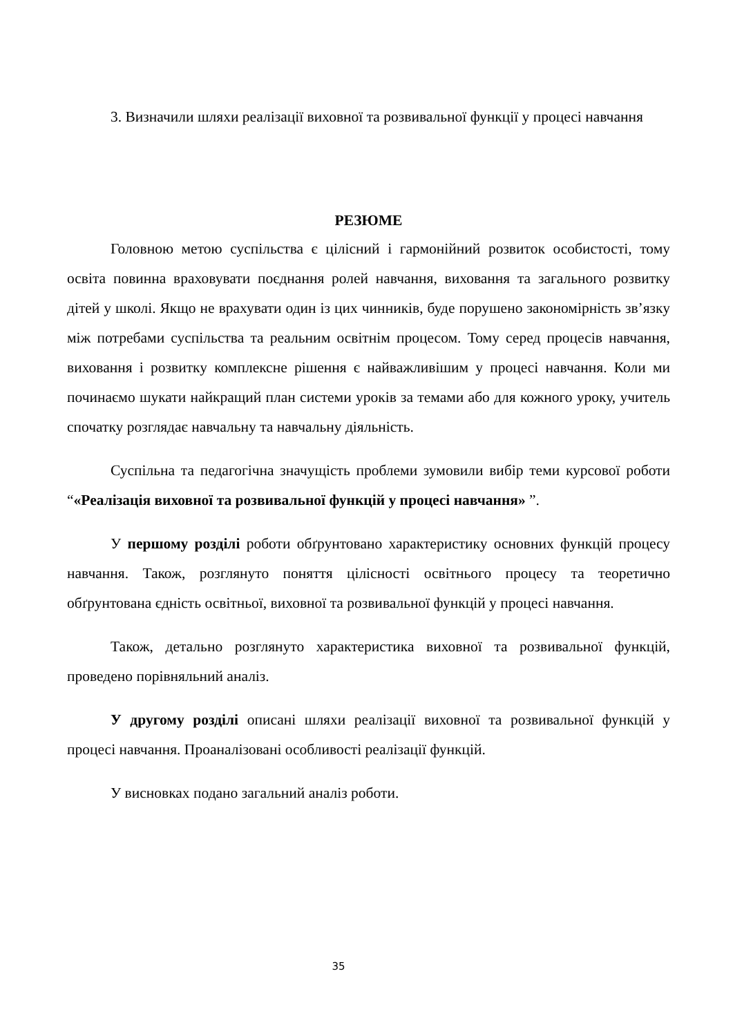3. Визначили шляхи реалізації виховної та розвивальної функції у процесі навчання
РЕЗЮМЕ
Головною метою суспільства є цілісний і гармонійний розвиток особистості, тому освіта повинна враховувати поєднання ролей навчання, виховання та загального розвитку дітей у школі. Якщо не врахувати один із цих чинників, буде порушено закономірність зв’язку між потребами суспільства та реальним освітнім процесом. Тому серед процесів навчання, виховання і розвитку комплексне рішення є найважливішим у процесі навчання. Коли ми починаємо шукати найкращий план системи уроків за темами або для кожного уроку, учитель спочатку розглядає навчальну та навчальну діяльність.
Суспільна та педагогічна значущість проблеми зумовили вибір теми курсової роботи “«Реалізація виховної та розвивальної функцій у процесі навчання» ”.
У першому розділі роботи обґрунтовано характеристику основних функцій процесу навчання. Також, розглянуто поняття цілісності освітнього процесу та теоретично обґрунтована єдність освітньої, виховної та розвивальної функцій у процесі навчання.
Також, детально розглянуто характеристика виховної та розвивальної функцій, проведено порівняльний аналіз.
У другому розділі описані шляхи реалізації виховної та розвивальної функцій у процесі навчання. Проаналізовані особливості реалізації функцій.
У висновках подано загальний аналіз роботи.
35